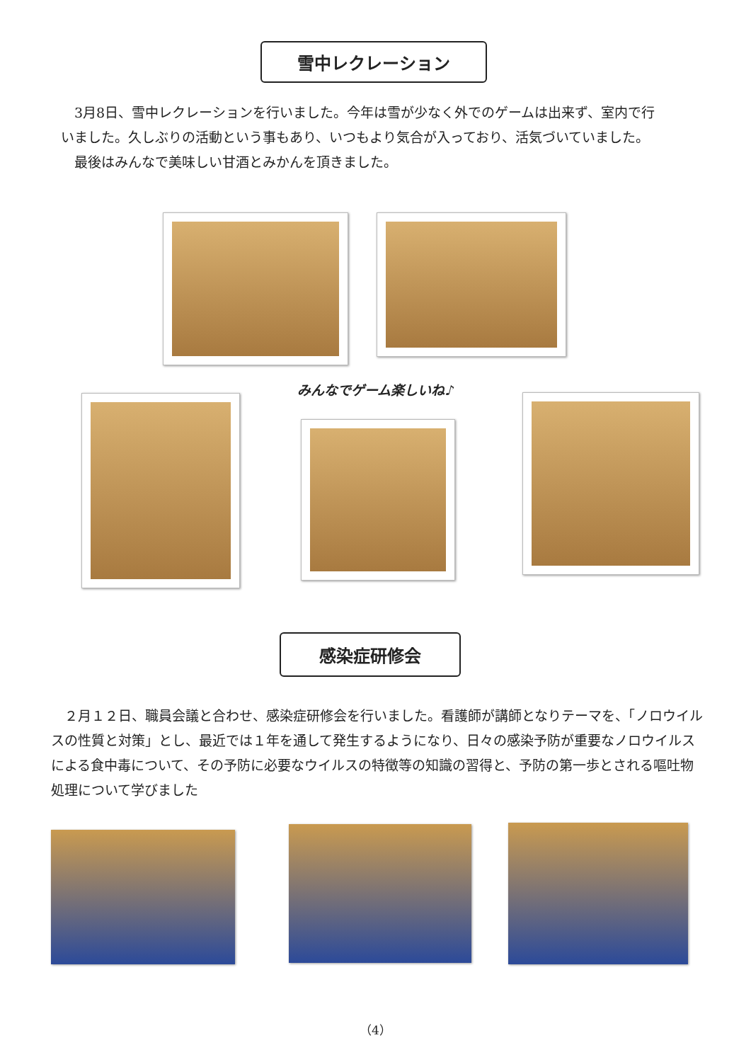雪中レクレーション
　3月8日、雪中レクレーションを行いました。今年は雪が少なく外でのゲームは出来ず、室内で行いました。久しぶりの活動という事もあり、いつもより気合が入っており、活気づいていました。
　最後はみんなで美味しい甘酒とみかんを頂きました。
みんなでゲーム楽しいね♪
感染症研修会
　２月１２日、職員会議と合わせ、感染症研修会を行いました。看護師が講師となりテーマを、「ノロウイルスの性質と対策」とし、最近では１年を通して発生するようになり、日々の感染予防が重要なノロウイルスによる食中毒について、その予防に必要なウイルスの特徴等の知識の習得と、予防の第一歩とされる嘔吐物処理について学びました
（4）